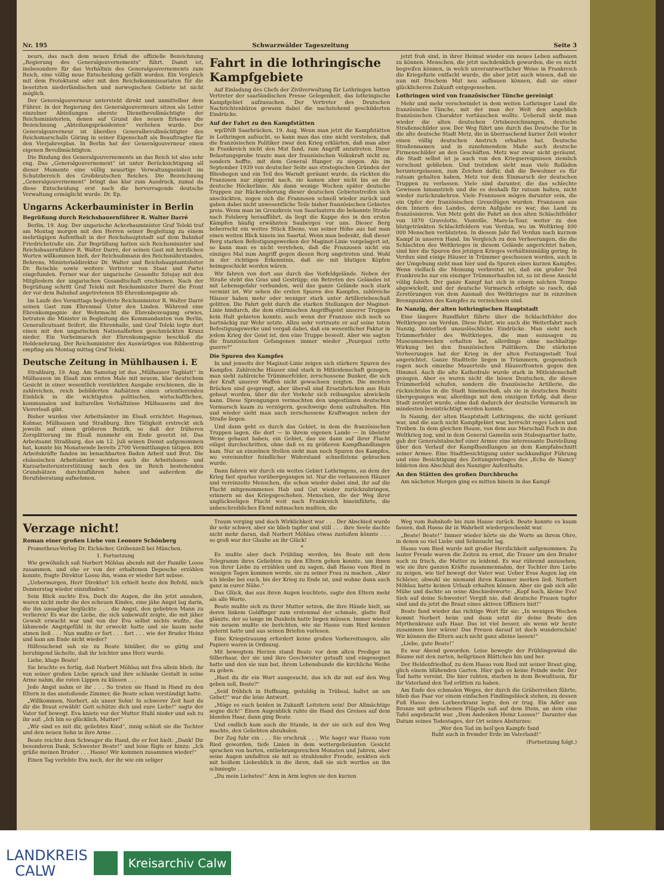Nr. 195 Schwarzwälder Tageszeitung Seite 3
neurs, das nach dem neuen Erlaß die offizielle Bezeichnung „Regierung des Generalgouvernements“ führt. Damit ist, insbesondere für das Verhältnis des Generalgouvernements zum Reich, eine völlig neue Entscheidung gefällt worden. Ein Vergleich mit dem Protektorat oder mit den Reichskommissariaten für die besetzten niederländischen und norwegischen Gebiete ist nicht möglich.
Der Generalgouverneur untersteht direkt und unmittelbar dem Führer. In der Regierung des Generalgouverneurs sitzen als Leiter einzelner Abteilungen oberste Dienstbevollmächtigte der Reichsministerien, denen auf Grund des neuen Erlasses die Bezeichnung „Abteilungspräsidenten“ verliehen wurde. Der Generalgouverneur ist überdies Generalbevollmächtigter des Reichsmarschalls Göring in seiner Eigenschaft als Beauftragter für den Vierjahresplan. In Berlin hat der Generalgouverneur einen eigenen Bevollmächtigten.
Die Bindung des Generalgouvernements an das Reich ist also sehr eng. Das „Generalgouvernement“ ist unter Berücksichtigung all dieser Momente eine völlig neuartige Verwaltungseinheit im Schutzbereich des Großdeutschen Reiches. Die Bezeichnung „Generalgouvernement“ bringt das klar zum Ausdruck, zumal da diese Entscheidung erst nach die hervorragende deutsche Verwaltung ermöglicht wurde. Dr. Ep.
Ungarns Ackerbauminister in Berlin
Begrüßung durch Reichsbauernführer R. Walter Darré
Berlin, 19. Aug. Der ungarische Ackerbauminister Graf Teleki traf am Montag morgen mit den Herren seiner Begleitung zu einem mehrtägigen Aufenthalt in der Reichshauptstadt auf dem Bahnhof Friedrichstraße ein. Zur Begrüßung hatten sich Reichsminister und Reichsbauernführer R. Walter Darré, der seinen Gast mit herzlichen Worten willkommen hieß, der Reichsobmann des Reichsnährstandes, Behrens, Ministerialdirektor Dr. Walter und Reichshauptamtsleiter Dr. Reischle sowie weitere Vertreter von Staat und Partei eingefunden. Ferner war der ungarische Gesandte Sztojay mit den Mitgliedern der ungarischen Gesandtschaft erschienen. Nach der Begrüßung schritt Graf Teleki mit Reichsminister Darré die Front der vor dem Bahnhof angetretenen SS-Ehrenkompagnie ab.
Im Laufe des Vormittags begleitete Reichsminister R. Walter Darré seinen Gast zum Ehrenmal Unter den Linden. Während eine Ehrenkompagnie der Wehrmacht die Ehrenbezeugung erwies, betraten die Minister in Begleitung des Kommandanten von Berlin, Generalleutnant Seifert, die Ehrenhalle, und Graf Teleki legte dort einen mit den ungarischen Nationalfarben geschmückten Kranz nieder. Ein Vorbeimarsch der Ehrenkompagnie beschloß die Heldenehrung. Der Reichsminister des Auswärtigen von Ribbentrop empfing am Montag mittag Graf Teleki.
Deutsche Zeitung in Mühlhausen i. E
Straßburg, 19. Aug. Am Samstag ist das „Mülhauser Tagblatt“ in Mülhausen im Elsaß zum ersten Male mit neuem, klar deutschem Gesicht in einer wesentlich verstärkten Ausgabe erschienen, die in zahlreichen, reich bebilderten Aufsätzen einen orientierenden Einblick in die wichtigsten politischen, wirtschaftlichen, kommunalen und kulturellen Verhältnisse Mülhausens und des Viererlsaß gibt.
Bisher wurden vier Arbeitsämter im Elsaß errichtet: Hagenau, Kolmar, Mülhausen und Straßburg. Ihre Tätigkeit erstreckt sich jeweils auf einen größeren Bezirk, so daß der früheren Zersplitterung im Elsaß nunmehr ein Ende gesetzt ist. Das Arbeitsamt Straßburg, das am 12. Juli seinen Dienst aufgenommen hat, konnte bis Monatsende bereits 2700 Vermittlungen tätigen. 800 Arbeitskräfte fanden im benachbarten Baden Arbeit und Brot. Die elsässischen Arbeitsämter werden auch die Arbeitslosen- und Kurzarbeiterunterstützung nach den im Reich bestehenden Grundsätzen durchzuführen haben und außerdem die Berufsberatung aufnehmen.
Fahrt in die lothringische Kampfgebiete
Auf Einladung des Chefs der Zivilverwaltung für Lothringen hatten Vertreter der saarländischen Presse Gelegenheit, das lothringische Kampfgebiet aufzusuchen. Der Vertreter des Deutschen Nachrichtenbüros gewann dabei die nachstehend geschilderten Eindrücke.
Auf der Fahrt zu den Kampfstätten
wp/DNB Saarbrücken, 19. Aug. Wenn man jetzt die Kampfstätten in Lothringen aufsucht, so kann man das eine nicht verstehen, daß die französischen Politiker zwar den Krieg erklärten, daß man aber in Frankreich nicht den Mut fand, zum Angriff anzutreten. Diese Belastungsprobe traute man der französischen Volkskraft nicht zu, sondern hoffte, mit dem General Hunger zu siegen. Als im September 1939 von deutscher Seite aus strategischen Gründen der Bliesbogen und ein Teil des Warndt geräumt wurde, da rückten die Franzosen nur zögernd nach, sie kamen aber nicht bis an die deutsche Höckerlinie. Als dann wenige Wochen später deutsche Truppen zur Rückeroberung dieser deutschen Gebietsstreifen sich anschickten, zogen sich die Franzosen schnell wieder zurück und gaben dabei nicht unwesentliche Teile bisher französischen Gebietes preis. Wenn man im Grenzkreis von Saarlautern die bekannte Straße nach Felsberg herauffährt, da liegt die Kuppe des in den ersten Kämpfen häufig erwähnten Sauberges vor uns. Dieser Berg beherrscht ein weites Stück Ebene, von seiner Höhe aus hat man einen weiten Blick hinein ins Saartal. Wenn man bedenkt, daß dieser Berg starken Befestigungswerken der Maginot-Linie vorgelagert ist, so kann man es nicht verstehen, daß die Franzosen nicht ein einziges Mal zum Angriff gegen diesen Berg angetreten sind. Wohl in der richtigen Erkenntnis, daß sie mit blutigen Köpfen heimgeschickt worden wären.
Wir fahren von dort aus durch das Vorfeldgelände. Neben der Straße steht das Gras und Gestrüpp; ein Betreten des Geländes ist mit Lebensgefahr verbunden, weil das ganze Gelände noch stark vermint ist. Wir sehen die ersten Spuren des Kampfes, zahlreiche Häuser haben mehr oder weniger stark unter Artilleriebeschuß gelitten. Die Fahrt geht durch die starken Stellungen der Maginot-Linie hindurch, die dem stürmischen Angriffsgeist unserer Truppen kein Halt gebieten konnte, auch wenn der Franzose sich noch so hartnäckig zur Wehr setzte. Allzu sehr vertraute er auf seine toten Befestigungswerke und vergaß dabei, daß ein wesentlicher Faktor in jedem Krieg der Geist ist, den eine Truppe beseelt. Aber wie sagten die französischen Gefangenen immer wieder „Pourquoi cette guerre?“
Die Spuren des Kampfes
In und jenseits der Maginot-Linie zeigen sich stärkere Spuren des Kampfes. Zahlreiche Häuser sind stark in Mitleidenschaft gezogen, man sieht zahlreiche Trümmerfelder, zerschossene Bunker, die sich der Kraft unserer Waffen nicht gewachsen zeigten. Die meisten Brücken sind gesprengt, aber überall sind Ersatzbrücken aus Holz gebaut worden, über die der Verkehr sich reibungslos abwickeln kann. Diese Sprengungen vermochten den ungestümen deutschen Vormarsch kaum zu verzögern, geschweige denn aufzuhalten. Hin und wieder sieht man auch zerschossene Kraftwagen neben der Straße liegen.
Und dann geht es durch das Gebiet, in dem die französischen Truppen lagen, die dort — in ihrem eigenen Lande — in übelster Weise gehaust haben, ein Gebiet, das sie dann auf ihrer Flucht eiligst durchschritten, ohne daß es zu größeren Kampfhandlungen kam. Nur an einzelnen Stellen sieht man noch Spuren des Kampfes, wo vereinzelter feindlicher Widerstand schnellstens gebrochen wurde.
Dann fahren wir durch ein weites Gebiet Lothringens, an dem der Krieg fast spurlos vorübergegangen ist. Nur die verlassenen Häuser und vereinzelte Menschen, die schon wieder dabei sind, ihr auf die Flucht mitgenommenes Hab und Gut wieder zurückzubringen, erinnern an das Kriegsgeschehen. Menschen, die der Weg ihrer unglückseligen Flucht weit nach Frankreich hineinführte, die unbeschreibliches Elend mitmachen mußten, die
jetzt froh sind, in ihrer Heimat wieder ein neues Leben aufbauen zu können. Menschen, die jetzt nachdenklich geworden, die es nicht begreifen können, in welch unverantwortlicher Weise in Frankreich die Kriegsfurie entfacht wurde, die aber jetzt auch wissen, daß sie nun mit frischem Mut neu aufbauen können, daß sie einer glücklicheren Zukunft entgegensehen.
Lothringen wird von französischer Tünche gereinigt
Mehr und mehr verschwindet in dem weiten Lothringer Land die französische Tünche, mit der man der Welt den angeblich französischen Charakter vortäuschen wollte. Ueberall sieht man wieder die alten deutschen Ortsbezeichnungen, deutsche Straßenschilder usw. Der Weg führt uns durch das Deutsche Tor in die alte deutsche Stadt Metz, die in überraschend kurzer Zeit wieder einen völlig deutschen Anstrich erhalten hat. Deutsche Straßennamen und in zunehmendem Maße auch deutsche Firmenschilder an den Geschäften. Metz war zwar nicht geräumt, die Stadt selbst ist ja auch von den Kriegsereignissen ziemlich verschont geblieben. Und trotzdem sieht man viele Rolläden heruntergelassen, zum Zeichen dafür, daß die Bewohner es für ratsam gehalten haben, Metz vor dem Einmarsch der deutschen Truppen zu verlassen. Viele sind darunter, die das schlechte Gewissen hinaustrieb und die es deshalb für ratsam halten, nicht wieder zurückzukehren. Viele Franzosen mögen darunter sein, die ein Opfer der französischen Greuellügen wurden. Franzosen aus dem Innern des Landes, deren Aufgabe es war, das Land zu französisieren. Von Metz geht die Fahrt an den alten Schlachtfelder von 1870 Gravelotte, Vionville, Mars-la-Tour, weiter zu den blutgetränkten Schlachtfeldern von Verdun, wo im Weltkrieg 400 000 Menschen verbluteten. In diesem Jahr fiel Verdun nach kurzem Kampf in unseren Hand. Im Vergleich zu den Verheerungen, die die Schlachten des Weltkrieges in diesem Gelände angerichtet haben, sind hier die Spuren des jetzigen Krieges verhältnismäßig gering. In Verdun sind einige Häuser in Trümmer geschossen worden, auch in der Umgebung sieht man hier und da Spuren eines kurzen Kampfes. Wenn vielfach die Meinung verbreitet ist, daß ein großer Teil Frankreichs nur ein einziger Trümmerhaufen ist, so ist diese Ansicht völlig falsch. Der ganze Kampf hat sich in einem solchen Tempo abgewickelt, und der deutsche Vormarsch erfolgte so rasch, daß Zerstörungen von dem Ausmaß des Weltkrieges nur in einzelnen Brennpunkten des Kampfes zu verzeichnen sind.
In Nanzig, der alten lothringischen Hauptstadt
Eine längere Rundfahrt führte über die Schlachtfelder des Weltkrieges um Verdun. Diese Fahrt, wie auch die Weiterfahrt nach Nanzig, hinterließ unauslöschliche Eindrücke. Man sieht noch Trümmerfelder des Weltkrieges, die man sozusagen zu Museumszwecken erhalten hat, allerdings ohne nachhaltige Wirkung bei den französischen Politikern. Die stärksten Verheerungen hat der Krieg in der alten Festungsstadt Toul angerichtet. Ganze Stadtteile liegen in Trümmern, gespenstisch ragen noch einzelne Mauerteile und Häuserfronten gegen den Himmel. Auch die alte Kathedrale wurde stark in Mitleidenschaft gezogen. Aber es waren nicht die bösen Deutschen, die dieses Trümmerfeld schufen, sondern die französische Artillerie, die rücksichtslos in die Stadt hineinschoß, als sie in deutschen Besitz übergegangen war, allerdings mit dem einzigen Erfolg, daß diese Stadt zerstört wurde, ohne daß dadurch der deutsche Vormarsch im mindesten beeinträchtigt werden konnte.
In Nanzig, der alten Hauptstadt Lothringens, die nicht geräumt war, und die auch nicht Kampfgebiet war, herrscht reges Leben und Treiben. In dem gleichen Hause, von dem aus Marschall Foch in den Weltkrieg zog, und in dem General Gamelin sein Stabsquartier hatte, gab der Generalstabschef einer Armee eine interessante Darstellung über den Verlauf der Kampfhandlungen an dem Kampfabschnitt seiner Armee. Eine Stadtbesichtigung unter sachkundiger Führung und eine Besichtigung des Zeitungsverlages des „Echo de Nancy“ bildeten den Abschluß des Nanziger Aufenthalts.
An den Stätten des großen Durchbruchs
Am nächsten Morgen ging es mitten hinein in das Kampf-
Verzage nicht!
Roman einer großen Liebe von Leonore Schönberg
Prometheus-Verlag Dr. Eichäcker, Gröbenzell bei München.
1. Fortsetzung
Wie gewöhnlich saß Norbert Möhlau abends mit der Familie Losso zusammen, und ehe er von der erhaltenen Depesche erzählen konnte, fragte Direktor Losso ihn, wann er wieder fort müsse.
„Uebermorgen, Herr Direktor! Ich erhielt heute den Befehl, mich Donnerstag wieder einzufinden.“
Sein Blick suchte Eva. Doch die Augen, die ihn jetzt ansahen, waren nicht mehr die des scheuen Kindes, eine jähe Angst lag darin, die ihn unsagbar beglückte . . . die Angst, den geliebten Mann zu verlieren! Es war die Liebe, die sich unbewußt zeigte, die mit jäher Gewalt erwacht war und von der Eva selbst nichts wußte, das lähmende Angstgefühl in ihr erweckt hatte und sie kaum mehr atmen ließ . . . Nun mußte er fort . . . fort . . . wie der Bruder Heinz und kam am Ende nicht wieder?
Hilfesuchend sah sie zu Beate hinüber, die so gütig und beruhigend lächelte, daß ihr leichter ums Herz wurde.
Liebe, kluge Beate!
Sie brachte es fertig, daß Norbert Möhlau mit Eva allein blieb, ihr von seiner großen Liebe sprach und ihre schlanke Gestalt in seine Arme nahm, die roten Lippen zu küssen . . .
Jede Angst nahm er ihr . . . So traten sie Hand in Hand zu den Eltern in das anstoßende Zimmer, die Beate schon verständigt hatte.
„Willkommen, Norbert, als unser Sohn! In schwerer Zeit hast du dir die Braut erwählt! Gott schütze dich und eure Liebe!“ sagte der Vater tief bewegt. Eva kniete vor der Mutter Stuhl nieder und sah zu ihr auf: „Ich bin so glücklich, Mutter!“
„Wir sind es mit dir, geliebtes Kind“, innig schloß sie die Tochter und den neuen Sohn in ihre Arme . . .
Beate reichte dem Schwager die Hand, die er fest hielt: „Dank! Dir besonderen Dank, Schwester Beate!“ und leise fügte er hinzu: „Ich grüße meinen Bruder . . . Hasso! Wir kommen zusammen wieder!“
Einen Tag verlebte Eva noch, der ihr wie ein seliger
Traum verging und doch Wirklichkeit war . . . Der Abschied wurde ihr sehr schwer, aber sie blieb tapfer und still . . . ihre Seele dachte nicht mehr daran, daß Norbert Möhlau etwas zustoßen könnte . . . so groß war der Glaube an ihr Glück!
*
Es mußte aber doch Frühling werden, bis Beate mit dem Telegramm ihres Geliebten zu den Eltern gehen konnte, um ihnen von ihrer Liebe zu erzählen und zu sagen, daß Hasso vom Ried in wenigen Tagen kommen werde, sie zu seiner Frau zu machen. „Aber ich bleibe bei euch, bis der Krieg zu Ende ist, und wohne dann auch ganz in eurer Nähe.“
Das Glück, das aus ihren Augen leuchtete, sagte den Eltern mehr als alle Worte.
Beate mußte sich zu ihrer Mutter setzen, die ihre Hände hielt, an deren linkem Goldfinger zum erstenmal der schmale, glatte Reif glänzte, der so lange im Dunkeln hatte liegen müssen. Immer wieder von neuem mußte sie berichten, wie sie Hasso vom Ried kennen gelernt hatte und aus seinen Briefen vorlesen.
Eine Kriegstrauung erfordert keine großen Vorbereitungen, alle Papiere waren in Ordnung.
Mit bewegtem Herzen stand Beate vor dem alten Prediger im Silberhaar, der sie und ihre Geschwister getauft und eingesegnet hatte und den sie nun bat, ihrem Lebensbunde die kirchliche Weihe zu geben.
„Hast du dir ein Wort ausgesucht, das ich dir mit auf den Weg geben soll, Beate?“
„Seid fröhlich in Hoffnung, geduldig in Trübsal, haltet an am Gebet!“ war die leise Antwort.
„Möge es euch beiden in Zukunft Leitstern sein! Der Allmächtige segne dich!“ Einen Augenblick ruhte die Hand des Greises auf dem blonden Haar, dann ging Beate.
Und endlich kam auch die Stunde, in der sie sich auf den Weg machte, den Geliebten abzuholen.
Der Zug fuhr ein . . . Sie erschrak . . . Wie hager war Hasso vom Ried geworden, tiefe Linien in dem wettergebräunten Gesicht sprachen von harten, entbehrungsreichen Monaten und Jahren, aber seine Augen umfaßten sie mit so strahlender Freude, senkten sich mit heißem Liebesblick in die ihren, daß sie sich wortlos an ihn schmiegte . . .
„Du mein Liebstes!“ Arm in Arm legten sie den kurzen
Weg vom Bahnhofe bis zum Hause zurück. Beate konnte es kaum fassen, daß Hasso ihr in Wahrheit wiedergeschenkt war.
„Beate! Beate!“ Immer wieder hörte sie die Worte an ihrem Ohre, in denen so viel Liebe und Sehnsucht lag.
Hasso vom Ried wurde mit großer Herzlichkeit aufgenommen. Zu lauter Freude waren die Zeiten zu ernst, die Trauer um den Bruder noch zu frisch, die Mutter zu leidend. Es war rührend anzusehen, wie sie ihre ganzen Kräfte zusammennahm, der Tochter ihre Liebe zu zeigen, wie tief bewegt der Vater war. Ueber Evas Augen lag ein Schleier, obwohl sie niemand ihren Kummer merken ließ. Norbert Möhlau hatte keinen Urlaub erhalten können. Aber sie gab sich alle Mühe und dachte an seine Abschiedsworte: „Kopf hoch, kleine Eva! Sieh auf deine Schwester! Vergiß nie, daß deutsche Frauen tapfer sind und du jetzt die Braut eines aktiven Offiziers bist!“
Beate fand wieder das richtige Wort für sie: „In wenigen Wochen kommt Norbert heim und dann setzt dir deine Beate den Myrthenkranz aufs Haar. Das ist viel besser, als wenn wir heute zusammen hier wären! Das Freuen darauf ist doch wunderschön! Wir können die Eltern auch nicht ganz alleine lassen!“
„Liebe, gute Beate!“
Es war Abend geworden. Leise bewegte der Frühlingswind die Bäume mit den zarten, hellgrünen Blättchen hin und her.
Der Heldenfriedhof, zu dem Hasso vom Ried mit seiner Braut ging, glich einem blühenden Garten. Hier gab es keine Feinde mehr. Der Tod hatte vereint. Die hier ruhten, starben in dem Bewußtsein, für ihr Vaterland den Tod erlitten zu haben.
Am Ende des schmalen Weges, der durch die Gräberreihen führte, blieb das Paar vor einem einfachen Findlingsblock stehen, zu dessen Fuß Hasso den Lorbeerkranz legte, den er trug. Ein Adler aus Bronze mit gebrochenen Flügeln saß auf dem Stein, an dem eine Tafel angebracht war. „Dem Andenken Heinz Lossos!“ Darunter das Datum seines Todestages, der Ort seines Absturzes:
„Wer den Tod im heil'gen Kampfe fand
Ruht auch in fremder Erde im Vaterland!“
(Fortsetzung folgt.)
LANDKREIS
CALW
Kreisarchiv Calw